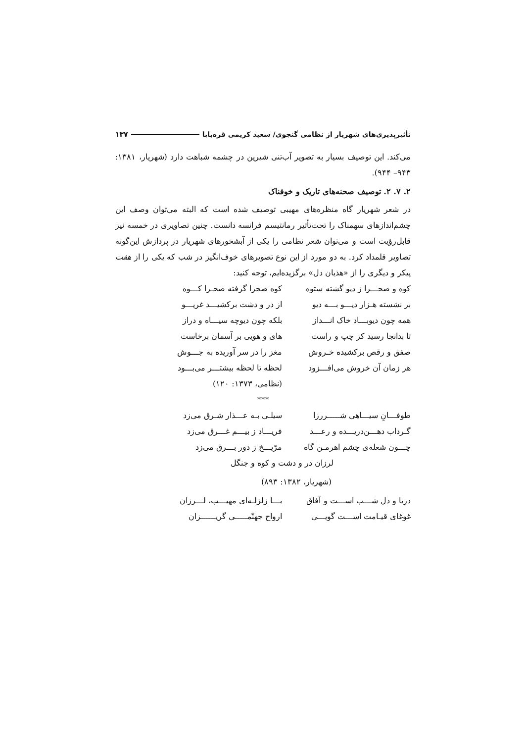تأثیرپذیری‌های شهریار از نظامی گنجوی/ سعید کریمی قره‌بابا ۱۳۷
می‌کند. این توصیف بسیار به تصویر آب‌تنی شیرین در چشمه شباهت دارد (شهریار، ۱۳۸۱: ۹۴۳– ۹۴۴).
۲. ۷. ۲. توصیف صحنه‌های تاریک و خوفناک
در شعر شهریار گاه منظره‌های مهیبی توصیف شده است که البته می‌توان وصف این چشم‌اندازهای سهمناک را تحت‌تأثیر رمانتیسم فرانسه دانست. چنین تصاویری در خمسه نیز قابل‌رؤیت است و می‌توان شعر نظامی را یکی از آبشخورهای شهریار در پردازش این‌گونه تصاویر قلمداد کرد. به دو مورد از این نوع تصویرهای خوف‌انگیز در شب که یکی را از هفت پیکر و دیگری را از «هذیان دل» برگزیده‌ایم، توجه کنید:
کوه و صحـــرا ز دیو گشته ستوه کوه صحرا گرفته صحـرا کـــوه
بر نشسته هـزار دیـــو بـــه دیو از در و دشت برکشیـــد غریـــو
همه چون دیوبـــاد خاک انـــداز بلکه چون دیوچه سیـــاه و دراز
تا بدانجا رسید کز چپ و راست های و هویی بر آسمان برخاست
صفق و رقص برکشیده خـروش مغز را در سر آوریده به جـــوش
هر زمان آن خروش می‌افـــزود لحظه تا لحظه بیشتـــر می‌بـــود
(نظامی، ۱۳۷۳: ۱۲۰)
***
طوفـــانِ سیـــاهی شـــــررزا سیلـی بـه عـــذار شـرق می‌زد
گـرداب دهـــن‌دریـــده و رعـــد فریـــاد ز بیـــم غـــرق می‌زد
چـــون شعله‌ی چشم اهرمـن گاه مرّیـــخ ز دور بـــرق می‌زد
لرزان در و دشت و کوه و جنگل
(شهریار، ۱۳۸۲: ۸۹۳)
دریا و دل شـــب اســـت و آفاق بـــا زلزلـه‌ای مهیـــب، لـــرزان
غوغای قیـامت اســـت گویـــی ارواح جهنّمـــــی گریــــــزان